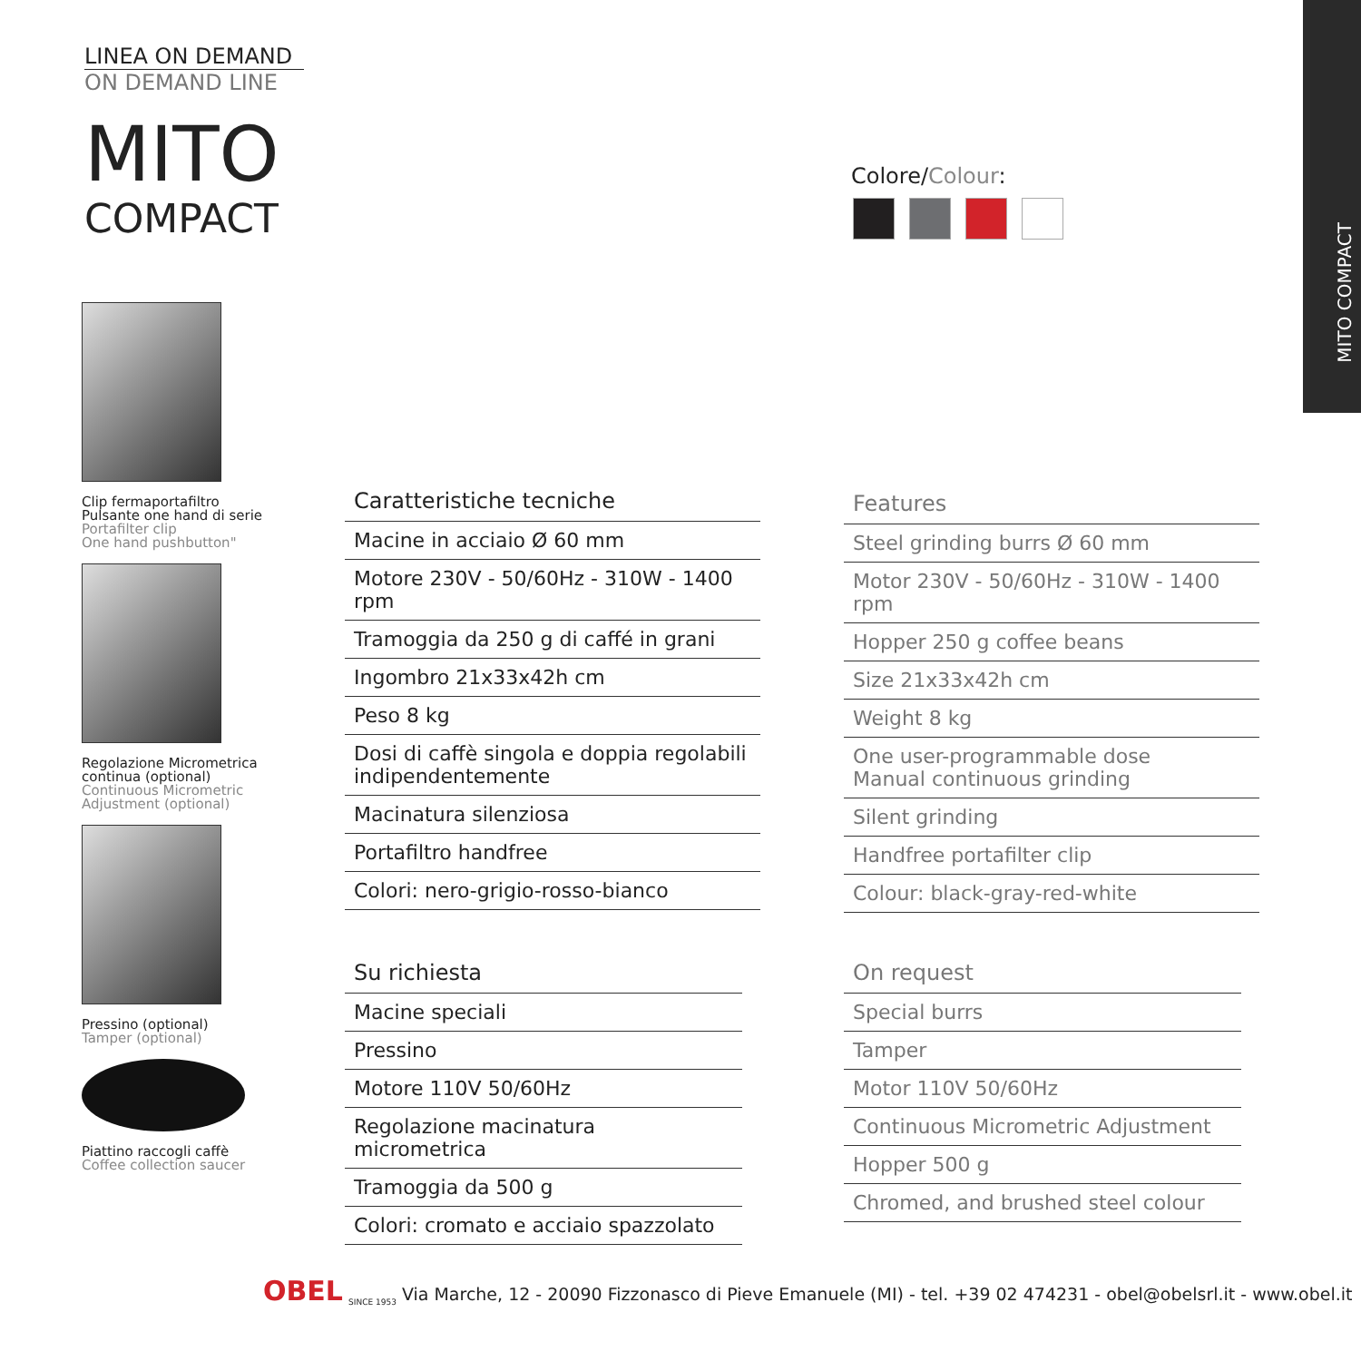MITO COMPACT
LINEA ON DEMAND
ON DEMAND LINE
MITO
COMPACT
Colore/Colour:
Clip fermaportafiltro
Pulsante one hand di serie
Portafilter clip
One hand pushbutton"
Regolazione Micrometrica continua (optional)
Continuous Micrometric Adjustment (optional)
Pressino (optional)
Tamper (optional)
Piattino raccogli caffè
Coffee collection saucer
| Caratteristiche tecniche |
| --- |
| Macine in acciaio Ø 60 mm |
| Motore 230V - 50/60Hz - 310W - 1400 rpm |
| Tramoggia da 250 g di caffé in grani |
| Ingombro 21x33x42h cm |
| Peso 8 kg |
| Dosi di caffè singola e doppia regolabili indipendentemente |
| Macinatura silenziosa |
| Portafiltro handfree |
| Colori: nero-grigio-rosso-bianco |
| Features |
| --- |
| Steel grinding burrs Ø 60 mm |
| Motor 230V - 50/60Hz - 310W - 1400 rpm |
| Hopper 250 g coffee beans |
| Size 21x33x42h cm |
| Weight 8 kg |
| One user-programmable dose Manual continuous grinding |
| Silent grinding |
| Handfree portafilter clip |
| Colour: black-gray-red-white |
| Su richiesta |
| --- |
| Macine speciali |
| Pressino |
| Motore 110V 50/60Hz |
| Regolazione macinatura micrometrica |
| Tramoggia da 500 g |
| Colori: cromato e acciaio spazzolato |
| On request |
| --- |
| Special burrs |
| Tamper |
| Motor 110V 50/60Hz |
| Continuous Micrometric Adjustment |
| Hopper 500 g |
| Chromed, and brushed steel colour |
OBEL <sub>SINCE 1953</sub> Via Marche, 12 - 20090 Fizzonasco di Pieve Emanuele (MI) - tel. +39 02 474231 - obel@obelsrl.it - www.obel.it